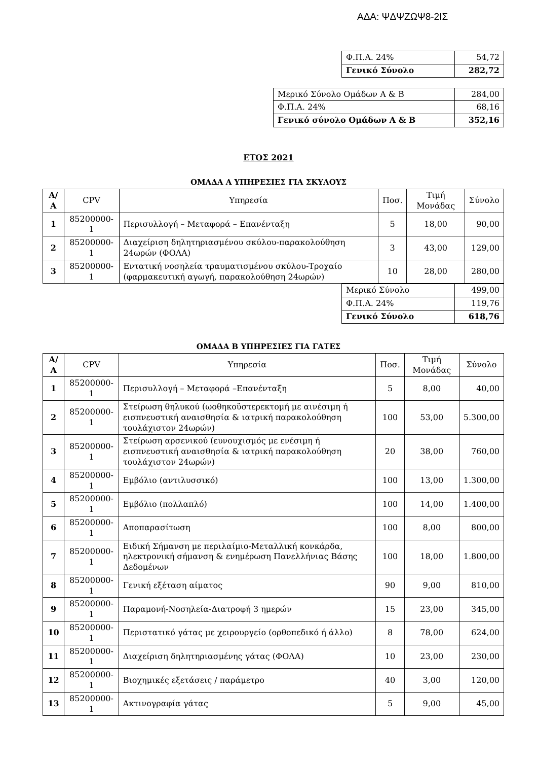ΑΔΑ: ΨΔΨΖΩΨ8-2ΙΣ
| Φ.Π.Α. 24% | 54,72 |
| Γενικό Σύνολο | 282,72 |
| Μερικό Σύνολο Ομάδων Α & Β | 284,00 |
| Φ.Π.Α. 24% | 68,16 |
| Γενικό σύνολο Ομάδων Α & Β | 352,16 |
ΕΤΟΣ 2021
ΟΜΑΔΑ Α ΥΠΗΡΕΣΙΕΣ ΓΙΑ ΣΚΥΛΟΥΣ
| Α/Α | CPV | Υπηρεσία | Ποσ. | Τιμή Μονάδας | Σύνολο |
| --- | --- | --- | --- | --- | --- |
| 1 | 85200000-1 | Περισυλλογή – Μεταφορά – Επανένταξη | 5 | 18,00 | 90,00 |
| 2 | 85200000-1 | Διαχείριση δηλητηριασμένου σκύλου-παρακολούθηση 24ωρών (ΦΟΛΑ) | 3 | 43,00 | 129,00 |
| 3 | 85200000-1 | Εντατική νοσηλεία τραυματισμένου σκύλου-Τροχαίο (φαρμακευτική αγωγή, παρακολούθηση 24ωρών) | 10 | 28,00 | 280,00 |
| Μερικό Σύνολο | 499,00 |
| Φ.Π.Α. 24% | 119,76 |
| Γενικό Σύνολο | 618,76 |
ΟΜΑΔΑ Β ΥΠΗΡΕΣΙΕΣ ΓΙΑ ΓΑΤΕΣ
| Α/Α | CPV | Υπηρεσία | Ποσ. | Τιμή Μονάδας | Σύνολο |
| --- | --- | --- | --- | --- | --- |
| 1 | 85200000-1 | Περισυλλογή – Μεταφορά –Επανένταξη | 5 | 8,00 | 40,00 |
| 2 | 85200000-1 | Στείρωση θηλυκού (ωοθηκοϋστερεκτομή με αινέσιμη ή εισπνευστική αναισθησία & ιατρική παρακολούθηση τουλάχιστον 24ωρών) | 100 | 53,00 | 5.300,00 |
| 3 | 85200000-1 | Στείρωση αρσενικού (ευνουχισμός με ενέσιμη ή εισπνευστική αναισθησία & ιατρική παρακολούθηση τουλάχιστον 24ωρών) | 20 | 38,00 | 760,00 |
| 4 | 85200000-1 | Εμβόλιο (αντιλυσσικό) | 100 | 13,00 | 1.300,00 |
| 5 | 85200000-1 | Εμβόλιο (πολλαπλό) | 100 | 14,00 | 1.400,00 |
| 6 | 85200000-1 | Αποπαρασίτωση | 100 | 8,00 | 800,00 |
| 7 | 85200000-1 | Ειδική Σήμανση με περιλαίμιο-Μεταλλική κονκάρδα, ηλεκτρονική σήμανση & ενημέρωση Πανελλήνιας Βάσης Δεδομένων | 100 | 18,00 | 1.800,00 |
| 8 | 85200000-1 | Γενική εξέταση αίματος | 90 | 9,00 | 810,00 |
| 9 | 85200000-1 | Παραμονή-Νοσηλεία-Διατροφή 3 ημερών | 15 | 23,00 | 345,00 |
| 10 | 85200000-1 | Περιστατικό γάτας με χειρουργείο (ορθοπεδικό ή άλλο) | 8 | 78,00 | 624,00 |
| 11 | 85200000-1 | Διαχείριση δηλητηριασμένης γάτας (ΦΟΛΑ) | 10 | 23,00 | 230,00 |
| 12 | 85200000-1 | Βιοχημικές εξετάσεις / παράμετρο | 40 | 3,00 | 120,00 |
| 13 | 85200000-1 | Ακτινογραφία γάτας | 5 | 9,00 | 45,00 |